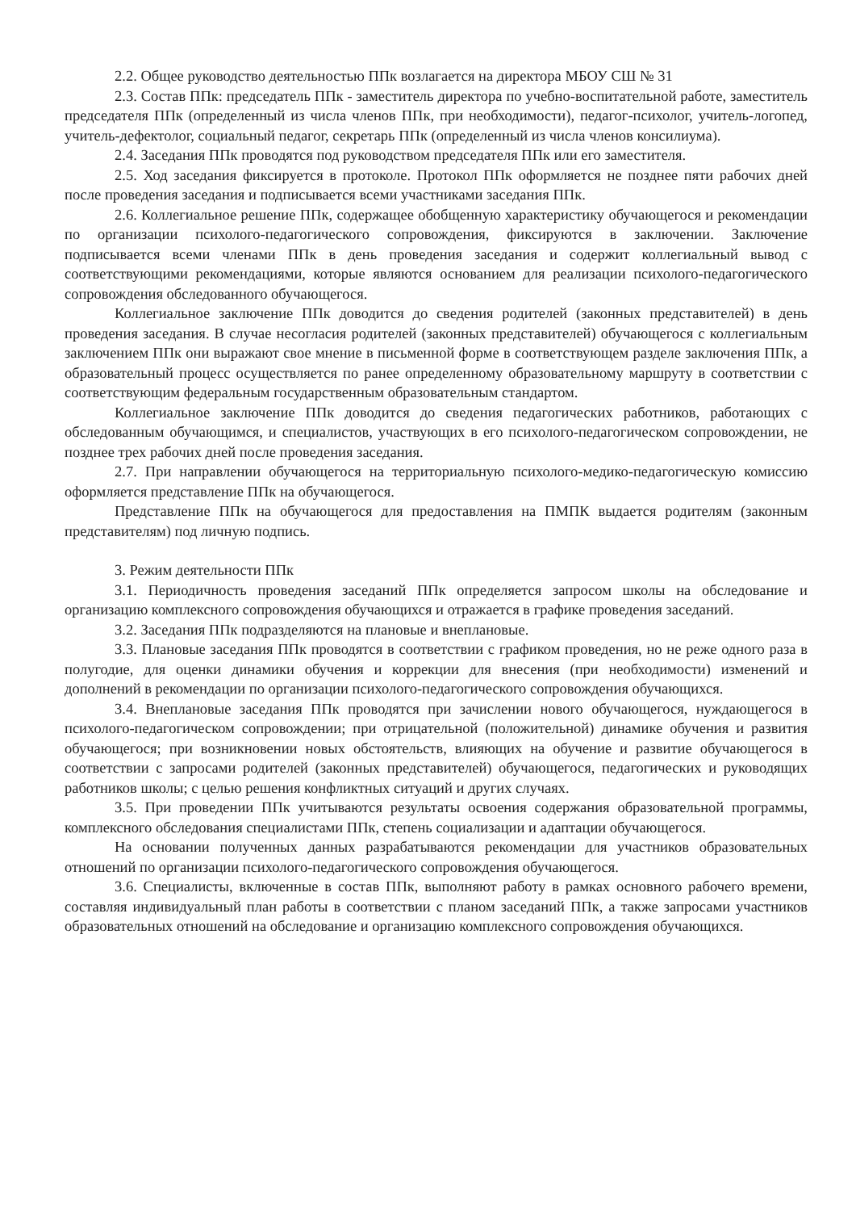2.2. Общее руководство деятельностью ППк возлагается на директора МБОУ СШ № 31
2.3. Состав ППк: председатель ППк - заместитель директора по учебно-воспитательной работе, заместитель председателя ППк (определенный из числа членов ППк, при необходимости), педагог-психолог, учитель-логопед, учитель-дефектолог, социальный педагог, секретарь ППк (определенный из числа членов консилиума).
2.4. Заседания ППк проводятся под руководством председателя ППк или его заместителя.
2.5. Ход заседания фиксируется в протоколе. Протокол ППк оформляется не позднее пяти рабочих дней после проведения заседания и подписывается всеми участниками заседания ППк.
2.6. Коллегиальное решение ППк, содержащее обобщенную характеристику обучающегося и рекомендации по организации психолого-педагогического сопровождения, фиксируются в заключении. Заключение подписывается всеми членами ППк в день проведения заседания и содержит коллегиальный вывод с соответствующими рекомендациями, которые являются основанием для реализации психолого-педагогического сопровождения обследованного обучающегося.
Коллегиальное заключение ППк доводится до сведения родителей (законных представителей) в день проведения заседания. В случае несогласия родителей (законных представителей) обучающегося с коллегиальным заключением ППк они выражают свое мнение в письменной форме в соответствующем разделе заключения ППк, а образовательный процесс осуществляется по ранее определенному образовательному маршруту в соответствии с соответствующим федеральным государственным образовательным стандартом.
Коллегиальное заключение ППк доводится до сведения педагогических работников, работающих с обследованным обучающимся, и специалистов, участвующих в его психолого-педагогическом сопровождении, не позднее трех рабочих дней после проведения заседания.
2.7. При направлении обучающегося на территориальную психолого-медико-педагогическую комиссию оформляется представление ППк на обучающегося.
Представление ППк на обучающегося для предоставления на ПМПК выдается родителям (законным представителям) под личную подпись.
3. Режим деятельности ППк
3.1. Периодичность проведения заседаний ППк определяется запросом школы на обследование и организацию комплексного сопровождения обучающихся и отражается в графике проведения заседаний.
3.2. Заседания ППк подразделяются на плановые и внеплановые.
3.3. Плановые заседания ППк проводятся в соответствии с графиком проведения, но не реже одного раза в полугодие, для оценки динамики обучения и коррекции для внесения (при необходимости) изменений и дополнений в рекомендации по организации психолого-педагогического сопровождения обучающихся.
3.4. Внеплановые заседания ППк проводятся при зачислении нового обучающегося, нуждающегося в психолого-педагогическом сопровождении; при отрицательной (положительной) динамике обучения и развития обучающегося; при возникновении новых обстоятельств, влияющих на обучение и развитие обучающегося в соответствии с запросами родителей (законных представителей) обучающегося, педагогических и руководящих работников школы; с целью решения конфликтных ситуаций и других случаях.
3.5. При проведении ППк учитываются результаты освоения содержания образовательной программы, комплексного обследования специалистами ППк, степень социализации и адаптации обучающегося.
На основании полученных данных разрабатываются рекомендации для участников образовательных отношений по организации психолого-педагогического сопровождения обучающегося.
3.6. Специалисты, включенные в состав ППк, выполняют работу в рамках основного рабочего времени, составляя индивидуальный план работы в соответствии с планом заседаний ППк, а также запросами участников образовательных отношений на обследование и организацию комплексного сопровождения обучающихся.